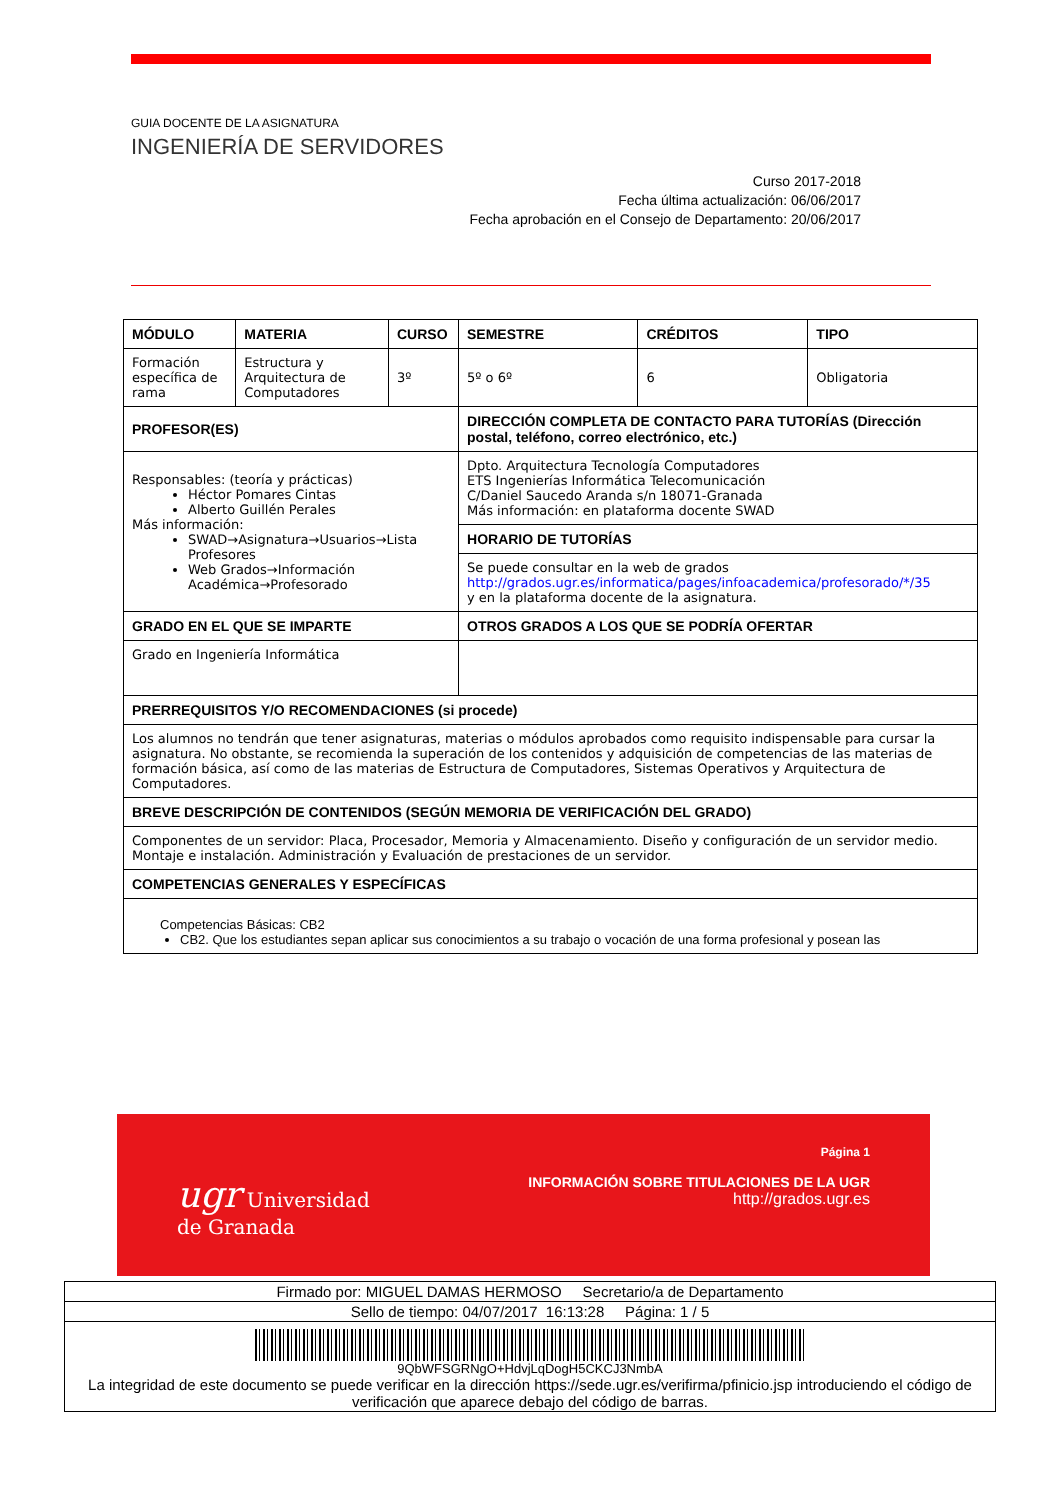GUIA DOCENTE DE LA ASIGNATURA
INGENIERÍA DE SERVIDORES
Curso 2017-2018
Fecha última actualización: 06/06/2017
Fecha aprobación en el Consejo de Departamento: 20/06/2017
| MÓDULO | MATERIA | CURSO | SEMESTRE | CRÉDITOS | TIPO |
| --- | --- | --- | --- | --- | --- |
| Formación específica de rama | Estructura y Arquitectura de Computadores | 3º | 5º o 6º | 6 | Obligatoria |
| PROFESOR(ES) | | | DIRECCIÓN COMPLETA DE CONTACTO PARA TUTORÍAS (Dirección postal, teléfono, correo electrónico, etc.) | | |
| Responsables: (teoría y prácticas) Héctor Pomares Cintas Alberto Guillén Perales Más información: SWAD→Asignatura→Usuarios→Lista Profesores Web Grados→Información Académica→Profesorado | | | Dpto. Arquitectura Tecnología Computadores ETS Ingenierías Informática Telecomunicación C/Daniel Saucedo Aranda s/n 18071-Granada Más información: en plataforma docente SWAD | | |
| | | | HORARIO DE TUTORÍAS | | |
| | | | Se puede consultar en la web de grados http://grados.ugr.es/informatica/pages/infoacademica/profesorado/*/35 y en la plataforma docente de la asignatura. | | |
| GRADO EN EL QUE SE IMPARTE | | | OTROS GRADOS A LOS QUE SE PODRÍA OFERTAR | | |
| Grado en Ingeniería Informática | | | | | |
| PRERREQUISITOS Y/O RECOMENDACIONES (si procede) | | | | | |
| Los alumnos no tendrán que tener asignaturas, materias o módulos aprobados como requisito indispensable para cursar la asignatura. No obstante, se recomienda la superación de los contenidos y adquisición de competencias de las materias de formación básica, así como de las materias de Estructura de Computadores, Sistemas Operativos y Arquitectura de Computadores. | | | | | |
| BREVE DESCRIPCIÓN DE CONTENIDOS (SEGÚN MEMORIA DE VERIFICACIÓN DEL GRADO) | | | | | |
| Componentes de un servidor: Placa, Procesador, Memoria y Almacenamiento. Diseño y configuración de un servidor medio. Montaje e instalación. Administración y Evaluación de prestaciones de un servidor. | | | | | |
| COMPETENCIAS GENERALES Y ESPECÍFICAS | | | | | |
| Competencias Básicas: CB2 CB2. Que los estudiantes sepan aplicar sus conocimientos a su trabajo o vocación de una forma profesional y posean las | | | | | |
ugr Universidad
de Granada
Página 1
INFORMACIÓN SOBRE TITULACIONES DE LA UGR
http://grados.ugr.es
| Firmado por: MIGUEL DAMAS HERMOSO Secretario/a de Departamento |
| Sello de tiempo: 04/07/2017 16:13:28 Página: 1 / 5 |
| 9QbWFSGRNgO+HdvjLqDogH5CKCJ3NmbA La integridad de este documento se puede verificar en la dirección https://sede.ugr.es/verifirma/pfinicio.jsp introduciendo el código de verificación que aparece debajo del código de barras. |